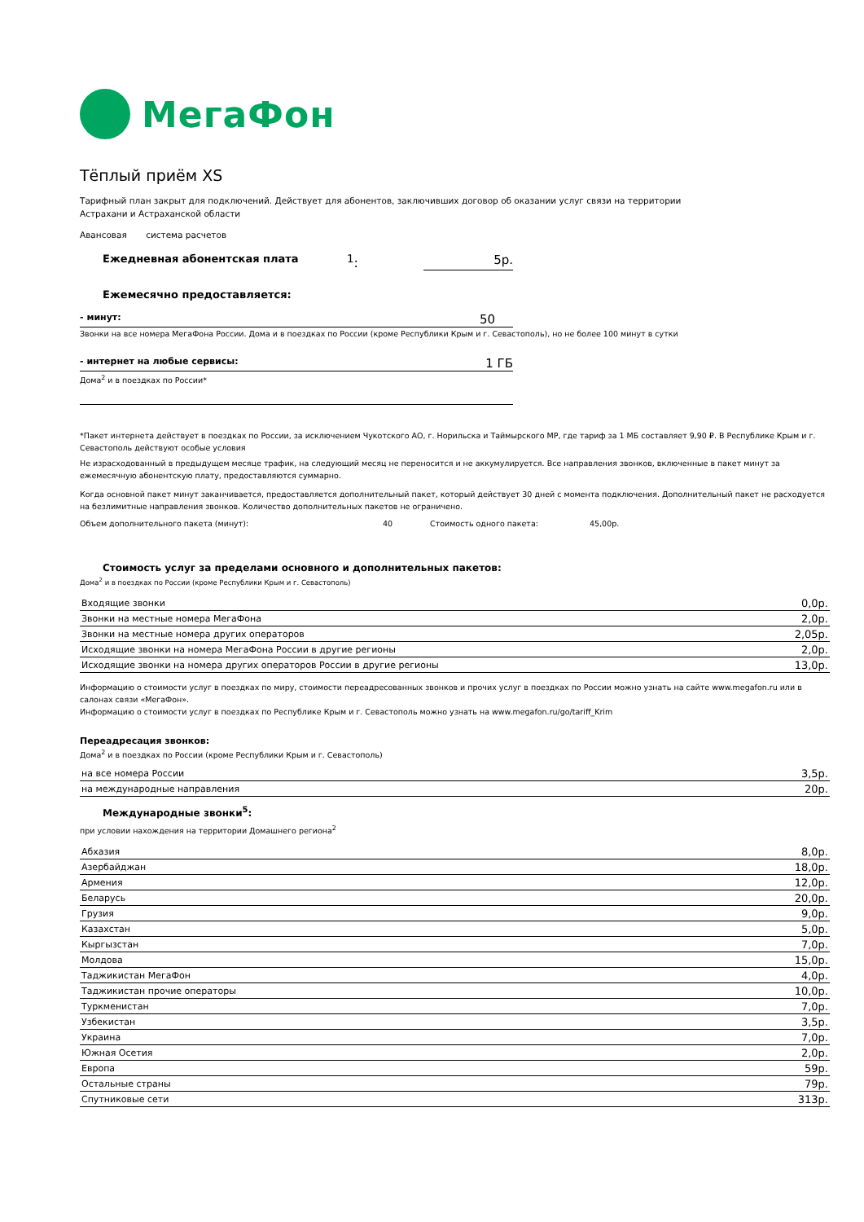МегаФон
Тёплый приём XS
Тарифный план закрыт для подключений. Действует для абонентов, заключивших договор об оказании услуг связи на территории
Астрахани и Астраханской области
Авансовая система расчетов
Ежедневная абонентская плата <sup>1</sup>: 5р.
Ежемесячно предоставляется:
- минут: 50
Звонки на все номера МегаФона России. Дома и в поездках по России (кроме Республики Крым и г. Севастополь), но не более 100 минут в сутки
- интернет на любые сервисы: 1 ГБ
Дома<sup>2</sup> и в поездках по России*
*Пакет интернета действует в поездках по России, за исключением Чукотского АО, г. Норильска и Таймырского МР, где тариф за 1 МБ составляет 9,90 ₽. В Республике Крым и г. Севастополь действуют особые условия
Не израсходованный в предыдущем месяце трафик, на следующий месяц не переносится и не аккумулируется. Все направления звонков, включенные в пакет минут за ежемесячную абонентскую плату, предоставляются суммарно.
Когда основной пакет минут заканчивается, предоставляется дополнительный пакет, который действует 30 дней с момента подключения. Дополнительный пакет не расходуется на безлимитные направления звонков. Количество дополнительных пакетов не ограничено.
Объем дополнительного пакета (минут): 40 Стоимость одного пакета: 45,00р.
Стоимость услуг за пределами основного и дополнительных пакетов:
Дома<sup>2</sup> и в поездках по России (кроме Республики Крым и г. Севастополь)
| Входящие звонки | 0,0р. |
| Звонки на местные номера МегаФона | 2,0р. |
| Звонки на местные номера других операторов | 2,05р. |
| Исходящие звонки на номера МегаФона России в другие регионы | 2,0р. |
| Исходящие звонки на номера других операторов России в другие регионы | 13,0р. |
Информацию о стоимости услуг в поездках по миру, стоимости переадресованных звонков и прочих услуг в поездках по России можно узнать на сайте www.megafon.ru или в салонах связи «МегаФон».
Информацию о стоимости услуг в поездках по Республике Крым и г. Севастополь можно узнать на www.megafon.ru/go/tariff_Krim
Переадресация звонков:
Дома<sup>2</sup> и в поездках по России (кроме Республики Крым и г. Севастополь)
| на все номера России | 3,5р. |
| на международные направления | 20р. |
Международные звонки<sup>5</sup>:
при условии нахождения на территории Домашнего региона<sup>2</sup>
| Абхазия | 8,0р. |
| Азербайджан | 18,0р. |
| Армения | 12,0р. |
| Беларусь | 20,0р. |
| Грузия | 9,0р. |
| Казахстан | 5,0р. |
| Кыргызстан | 7,0р. |
| Молдова | 15,0р. |
| Таджикистан МегаФон | 4,0р. |
| Таджикистан прочие операторы | 10,0р. |
| Туркменистан | 7,0р. |
| Узбекистан | 3,5р. |
| Украина | 7,0р. |
| Южная Осетия | 2,0р. |
| Европа | 59р. |
| Остальные страны | 79р. |
| Спутниковые сети | 313р. |